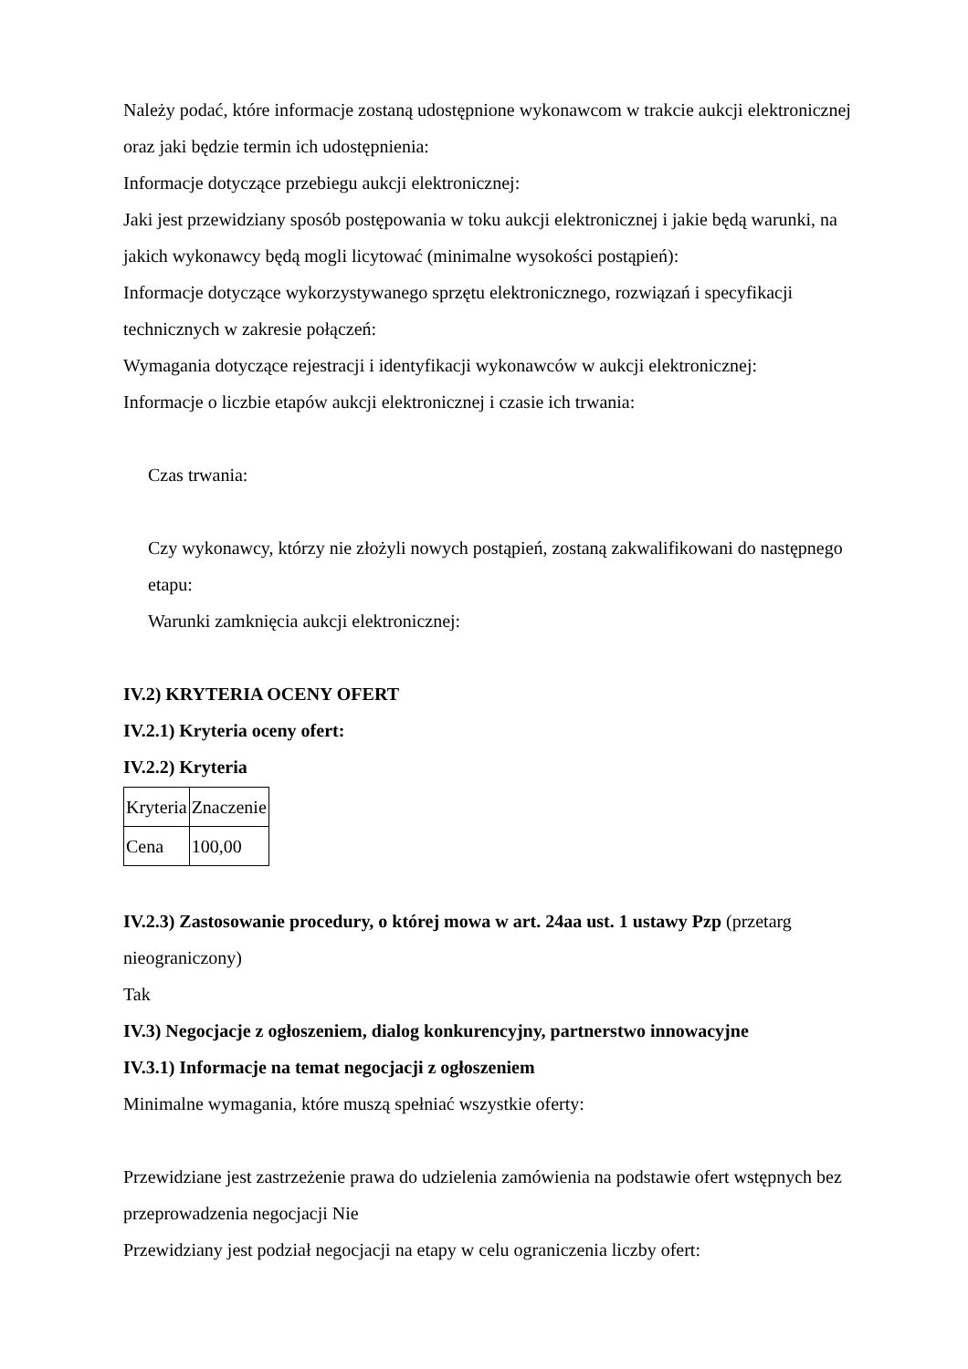Należy podać, które informacje zostaną udostępnione wykonawcom w trakcie aukcji elektronicznej oraz jaki będzie termin ich udostępnienia:
Informacje dotyczące przebiegu aukcji elektronicznej:
Jaki jest przewidziany sposób postępowania w toku aukcji elektronicznej i jakie będą warunki, na jakich wykonawcy będą mogli licytować (minimalne wysokości postąpień):
Informacje dotyczące wykorzystywanego sprzętu elektronicznego, rozwiązań i specyfikacji technicznych w zakresie połączeń:
Wymagania dotyczące rejestracji i identyfikacji wykonawców w aukcji elektronicznej:
Informacje o liczbie etapów aukcji elektronicznej i czasie ich trwania:
Czas trwania:
Czy wykonawcy, którzy nie złożyli nowych postąpień, zostaną zakwalifikowani do następnego etapu:
Warunki zamknięcia aukcji elektronicznej:
IV.2) KRYTERIA OCENY OFERT
IV.2.1) Kryteria oceny ofert:
IV.2.2) Kryteria
| Kryteria | Znaczenie |
| Cena | 100,00 |
IV.2.3) Zastosowanie procedury, o której mowa w art. 24aa ust. 1 ustawy Pzp (przetarg nieograniczony)
Tak
IV.3) Negocjacje z ogłoszeniem, dialog konkurencyjny, partnerstwo innowacyjne
IV.3.1) Informacje na temat negocjacji z ogłoszeniem
Minimalne wymagania, które muszą spełniać wszystkie oferty:
Przewidziane jest zastrzeżenie prawa do udzielenia zamówienia na podstawie ofert wstępnych bez przeprowadzenia negocjacji Nie
Przewidziany jest podział negocjacji na etapy w celu ograniczenia liczby ofert: